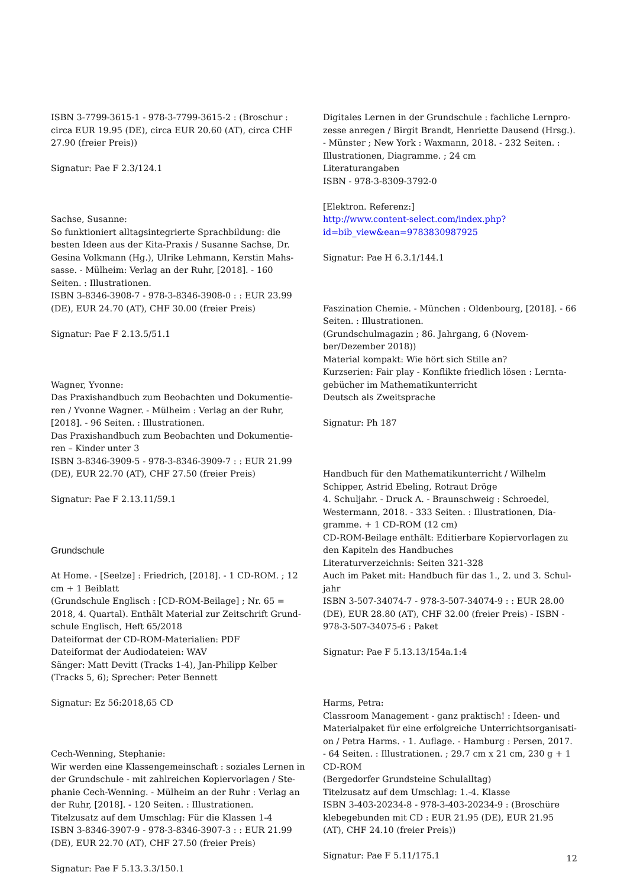ISBN 3-7799-3615-1 - 978-3-7799-3615-2 : (Broschur : circa EUR 19.95 (DE), circa EUR 20.60 (AT), circa CHF 27.90 (freier Preis))
Signatur: Pae F 2.3/124.1
Sachse, Susanne:
So funktioniert alltagsintegrierte Sprachbildung: die besten Ideen aus der Kita-Praxis / Susanne Sachse, Dr. Gesina Volkmann (Hg.), Ulrike Lehmann, Kerstin Mahs-sasse. - Mülheim: Verlag an der Ruhr, [2018]. - 160 Seiten. : Illustrationen.
ISBN 3-8346-3908-7 - 978-3-8346-3908-0 : : EUR 23.99 (DE), EUR 24.70 (AT), CHF 30.00 (freier Preis)
Signatur: Pae F 2.13.5/51.1
Wagner, Yvonne:
Das Praxishandbuch zum Beobachten und Dokumentie-ren / Yvonne Wagner. - Mülheim : Verlag an der Ruhr, [2018]. - 96 Seiten. : Illustrationen.
Das Praxishandbuch zum Beobachten und Dokumentie-ren – Kinder unter 3
ISBN 3-8346-3909-5 - 978-3-8346-3909-7 : : EUR 21.99 (DE), EUR 22.70 (AT), CHF 27.50 (freier Preis)
Signatur: Pae F 2.13.11/59.1
Grundschule
At Home. - [Seelze] : Friedrich, [2018]. - 1 CD-ROM. ; 12 cm + 1 Beiblatt
(Grundschule Englisch : [CD-ROM-Beilage] ; Nr. 65 = 2018, 4. Quartal). Enthält Material zur Zeitschrift Grund-schule Englisch, Heft 65/2018
Dateiformat der CD-ROM-Materialien: PDF
Dateiformat der Audiodateien: WAV
Sänger: Matt Devitt (Tracks 1-4), Jan-Philipp Kelber (Tracks 5, 6); Sprecher: Peter Bennett
Signatur: Ez 56:2018,65 CD
Cech-Wenning, Stephanie:
Wir werden eine Klassengemeinschaft : soziales Lernen in der Grundschule - mit zahlreichen Kopiervorlagen / Ste-phanie Cech-Wenning. - Mülheim an der Ruhr : Verlag an der Ruhr, [2018]. - 120 Seiten. : Illustrationen.
Titelzusatz auf dem Umschlag: Für die Klassen 1-4
ISBN 3-8346-3907-9 - 978-3-8346-3907-3 : : EUR 21.99 (DE), EUR 22.70 (AT), CHF 27.50 (freier Preis)
Signatur: Pae F 5.13.3.3/150.1
Digitales Lernen in der Grundschule : fachliche Lernpro-zesse anregen / Birgit Brandt, Henriette Dausend (Hrsg.). - Münster ; New York : Waxmann, 2018. - 232 Seiten. : Illustrationen, Diagramme. ; 24 cm
Literaturangaben
ISBN - 978-3-8309-3792-0
[Elektron. Referenz:]
http://www.content-select.com/index.php?id=bib_view&ean=9783830987925
Signatur: Pae H 6.3.1/144.1
Faszination Chemie. - München : Oldenbourg, [2018]. - 66 Seiten. : Illustrationen.
(Grundschulmagazin ; 86. Jahrgang, 6 (Novem-ber/Dezember 2018))
Material kompakt: Wie hört sich Stille an?
Kurzserien: Fair play - Konflikte friedlich lösen : Lernta-gebücher im Mathematikunterricht
Deutsch als Zweitsprache
Signatur: Ph 187
Handbuch für den Mathematikunterricht / Wilhelm Schipper, Astrid Ebeling, Rotraut Dröge
4. Schuljahr. - Druck A. - Braunschweig : Schroedel, Westermann, 2018. - 333 Seiten. : Illustrationen, Dia-gramme. + 1 CD-ROM (12 cm)
CD-ROM-Beilage enthält: Editierbare Kopiervorlagen zu den Kapiteln des Handbuches
Literaturverzeichnis: Seiten 321-328
Auch im Paket mit: Handbuch für das 1., 2. und 3. Schul-jahr
ISBN 3-507-34074-7 - 978-3-507-34074-9 : : EUR 28.00 (DE), EUR 28.80 (AT), CHF 32.00 (freier Preis) - ISBN - 978-3-507-34075-6 : Paket
Signatur: Pae F 5.13.13/154a.1:4
Harms, Petra:
Classroom Management - ganz praktisch! : Ideen- und Materialpaket für eine erfolgreiche Unterrichtsorganisati-on / Petra Harms. - 1. Auflage. - Hamburg : Persen, 2017. - 64 Seiten. : Illustrationen. ; 29.7 cm x 21 cm, 230 g + 1 CD-ROM
(Bergedorfer Grundsteine Schulalltag)
Titelzusatz auf dem Umschlag: 1.-4. Klasse
ISBN 3-403-20234-8 - 978-3-403-20234-9 : (Broschüre klebegebunden mit CD : EUR 21.95 (DE), EUR 21.95 (AT), CHF 24.10 (freier Preis))
Signatur: Pae F 5.11/175.1
12